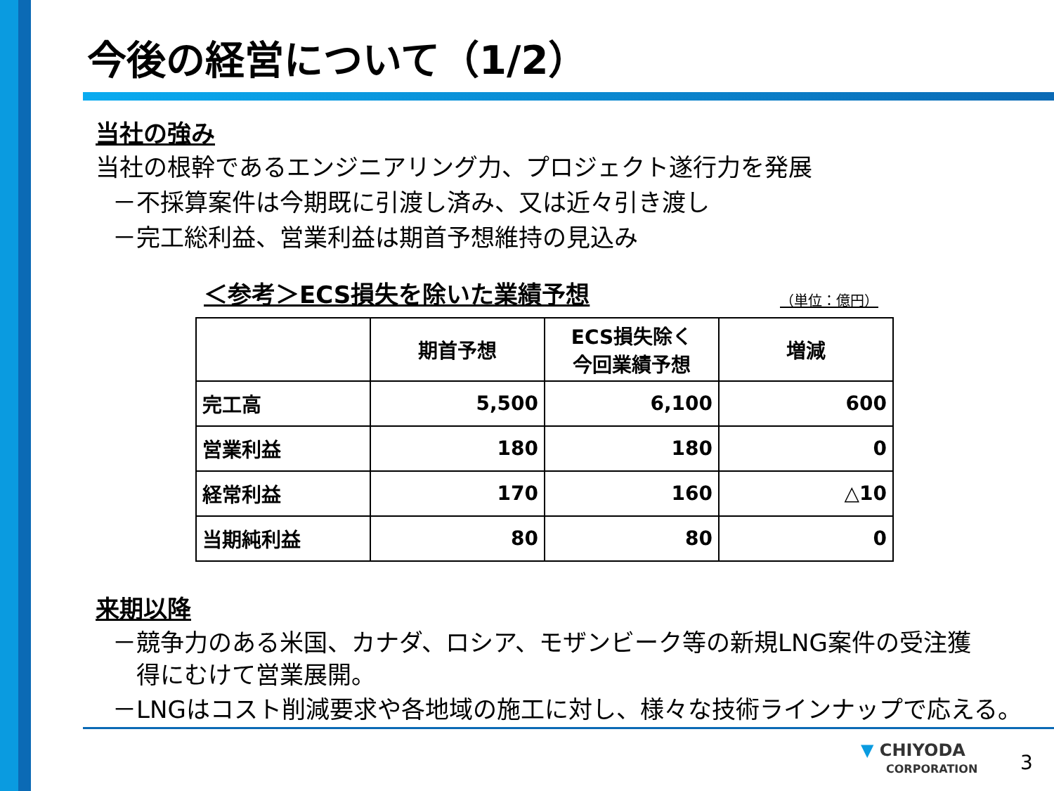今後の経営について（1/2）
当社の強み
当社の根幹であるエンジニアリング力、プロジェクト遂行力を発展
－不採算案件は今期既に引渡し済み、又は近々引き渡し
－完工総利益、営業利益は期首予想維持の見込み
＜参考＞ECS損失を除いた業績予想 （単位：億円）
| | 期首予想 | ECS損失除く 今回業績予想 | 増減 |
| --- | --- | --- | --- |
| 完工高 | 5,500 | 6,100 | 600 |
| 営業利益 | 180 | 180 | 0 |
| 経常利益 | 170 | 160 | △10 |
| 当期純利益 | 80 | 80 | 0 |
来期以降
－競争力のある米国、カナダ、ロシア、モザンビーク等の新規LNG案件の受注獲
　得にむけて営業展開。
－LNGはコスト削減要求や各地域の施工に対し、様々な技術ラインナップで応える。
▼ CHIYODA
CORPORATION
3